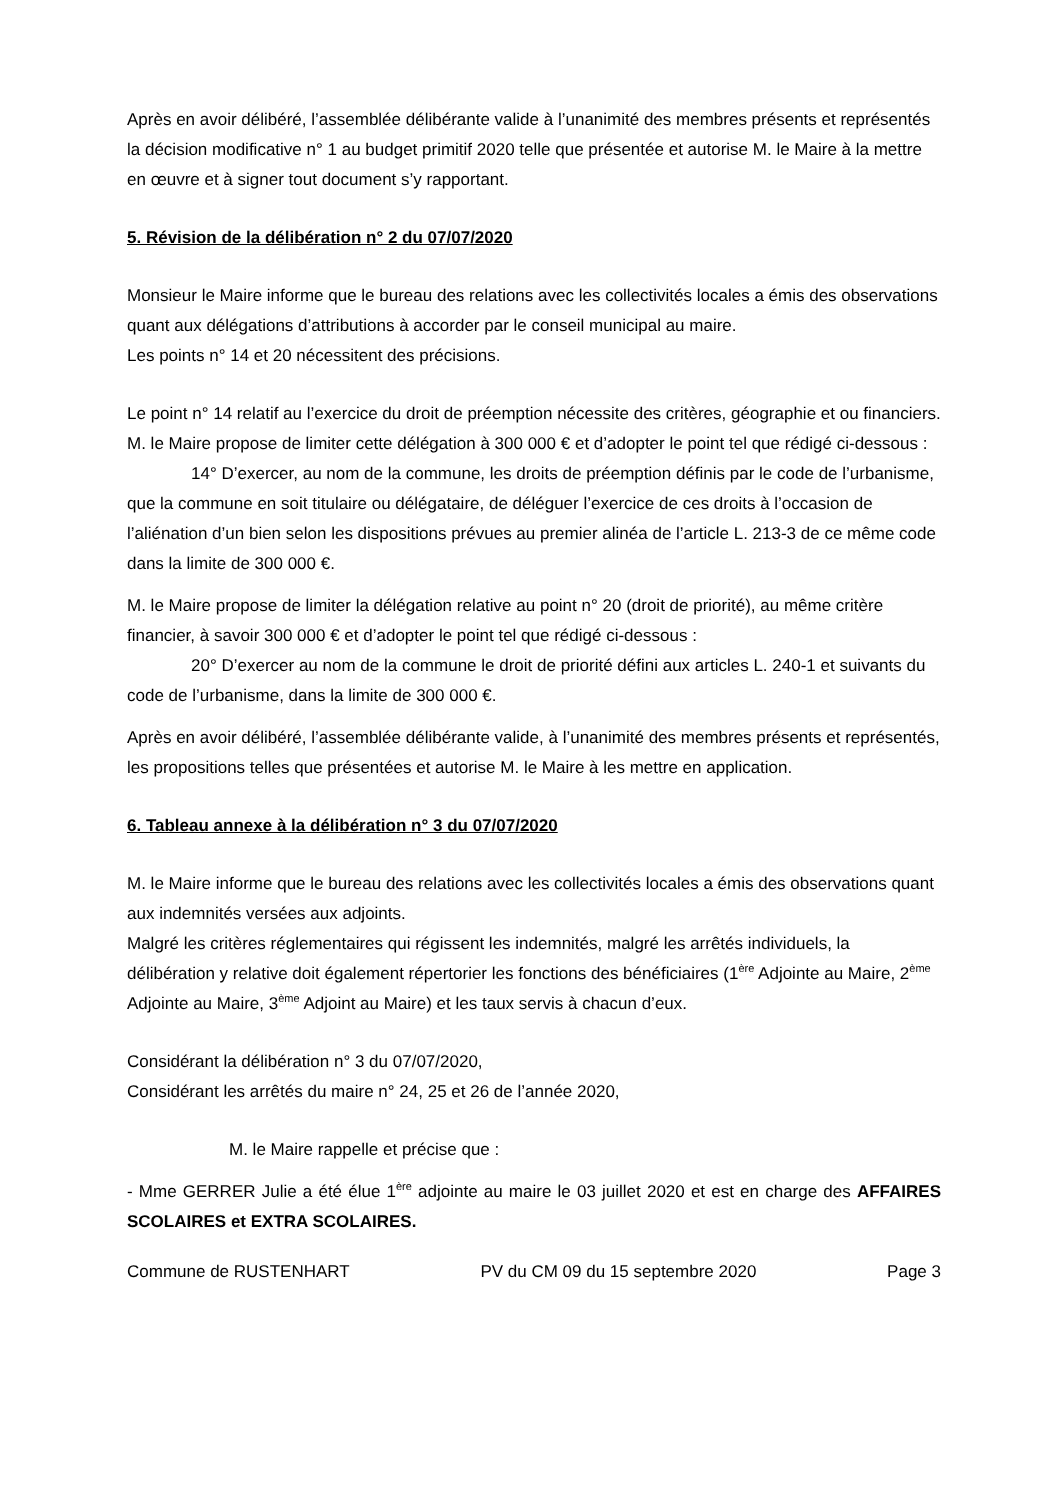Après en avoir délibéré, l’assemblée délibérante valide à l’unanimité des membres présents et représentés la décision modificative n° 1 au budget primitif 2020 telle que présentée et autorise M. le Maire à la mettre en œuvre et à signer tout document s’y rapportant.
5. Révision de la délibération n° 2 du 07/07/2020
Monsieur le Maire informe que le bureau des relations avec les collectivités locales a émis des observations quant aux délégations d’attributions à accorder par le conseil municipal au maire.
Les points n° 14 et 20 nécessitent des précisions.
Le point n° 14 relatif au l’exercice du droit de préemption nécessite des critères, géographie et ou financiers.
M. le Maire propose de limiter cette délégation à 300 000 € et d’adopter le point tel que rédigé ci-dessous :
14° D’exercer, au nom de la commune, les droits de préemption définis par le code de l’urbanisme, que la commune en soit titulaire ou délégataire, de déléguer l’exercice de ces droits à l’occasion de l’aliénation d’un bien selon les dispositions prévues au premier alinéa de l’article L. 213-3 de ce même code dans la limite de 300 000 €.
M. le Maire propose de limiter la délégation relative au point n° 20 (droit de priorité), au même critère financier, à savoir 300 000 € et d’adopter le point tel que rédigé ci-dessous :
20° D’exercer au nom de la commune le droit de priorité défini aux articles L. 240-1 et suivants du code de l’urbanisme, dans la limite de 300 000 €.
Après en avoir délibéré, l’assemblée délibérante valide, à l’unanimité des membres présents et représentés, les propositions telles que présentées et autorise M. le Maire à les mettre en application.
6. Tableau annexe à la délibération n° 3 du 07/07/2020
M. le Maire informe que le bureau des relations avec les collectivités locales a émis des observations quant aux indemnités versées aux adjoints.
Malgré les critères réglementaires qui régissent les indemnités, malgré les arrêtés individuels, la délibération y relative doit également répertorier les fonctions des bénéficiaires (1<sup>ère</sup> Adjointe au Maire, 2<sup>ème</sup> Adjointe au Maire, 3<sup>ème</sup> Adjoint au Maire) et les taux servis à chacun d’eux.
Considérant la délibération n° 3 du 07/07/2020,
Considérant les arrêtés du maire n° 24, 25 et 26 de l’année 2020,
M. le Maire rappelle et précise que :
- Mme GERRER Julie a été élue 1<sup>ère</sup> adjointe au maire le 03 juillet 2020 et est en charge des AFFAIRES SCOLAIRES et EXTRA SCOLAIRES.
Commune de RUSTENHART PV du CM 09 du 15 septembre 2020 Page 3